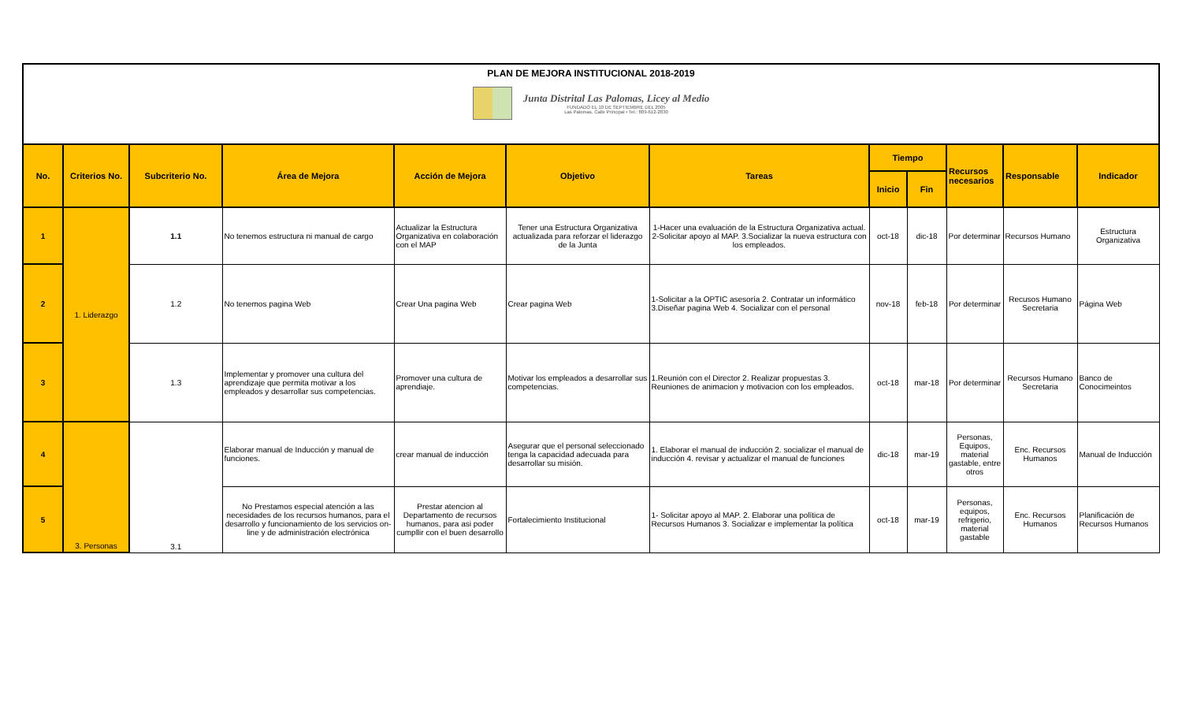PLAN DE MEJORA INSTITUCIONAL 2018-2019
Junta Distrital Las Palomas, Licey al Medio
FUNDADO EL 10 DE SEPTIEMBRE DEL 2005
Las Palomas, Calle Principal • Tel.: 809-612-2830
| No. | Criterios No. | Subcriterio No. | Área de Mejora | Acción de Mejora | Objetivo | Tareas | Tiempo | | Recursos necesarios | Responsable | Indicador |
| --- | --- | --- | --- | --- | --- | --- | --- | --- | --- | --- | --- |
| | | | | | | | Inicio | Fin | | | |
| 1 | 1. Liderazgo | 1.1 | No tenemos estructura ni manual de cargo | Actualizar la Estructura Organizativa en colaboración con el MAP | Tener una Estructura Organizativa actualizada para reforzar el liderazgo de la Junta | 1-Hacer una evaluación de la Estructura Organizativa actual. 2-Solicitar apoyo al MAP. 3.Socializar la nueva estructura con los empleados. | oct-18 | dic-18 | Por determinar | Recursos Humano | Estructura Organizativa |
| 2 | | 1.2 | No tenemos pagina Web | Crear Una pagina Web | Crear pagina Web | 1-Solicitar a la OPTIC asesoría 2. Contratar un informático 3.Diseñar pagina Web 4. Socializar con el personal | nov-18 | feb-18 | Por determinar | Recusos Humano Secretaria | Página Web |
| 3 | | 1.3 | Implementar y promover una cultura del aprendizaje que permita motivar a los empleados y desarrollar sus competencias. | Promover una cultura de aprendiaje. | Motivar los empleados a desarrollar sus competencias. | 1.Reunión con el Director 2. Realizar propuestas 3. Reuniones de animacion y motivacion con los empleados. | oct-18 | mar-18 | Por determinar | Recursos Humano Secretaria | Banco de Conocimeintos |
| 4 | 3. Personas | 3.1 | Elaborar manual de Inducción y manual de funciones. | crear manual de inducción | Asegurar que el personal seleccionado tenga la capacidad adecuada para desarrollar su misión. | 1. Elaborar el manual de inducción 2. socializar el manual de inducción 4. revisar y actualizar el manual de funciones | dic-18 | mar-19 | Personas, Equipos, material gastable, entre otros | Enc. Recursos Humanos | Manual de Inducción |
| 5 | | | No Prestamos especial atención a las necesidades de los recursos humanos, para el desarrollo y funcionamiento de los servicios on-line y de administración electrónica | Prestar atencion al Departamento de recursos humanos, para asi poder cumpllir con el buen desarrollo | Fortalecimiento Institucional | 1- Solicitar apoyo al MAP. 2. Elaborar una política de Recursos Humanos 3. Socializar e implementar la política | oct-18 | mar-19 | Personas, equipos, refrigerio, material gastable | Enc. Recursos Humanos | Planificación de Recursos Humanos |